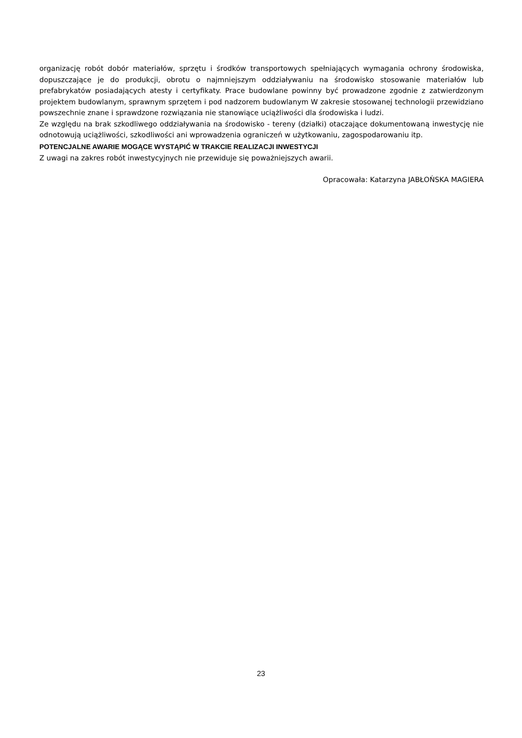organizację robót dobór materiałów, sprzętu i środków transportowych spełniających wymagania ochrony środowiska, dopuszczające je do produkcji, obrotu o najmniejszym oddziaływaniu na środowisko stosowanie materiałów lub prefabrykatów posiadających atesty i certyfikaty. Prace budowlane powinny być prowadzone zgodnie z zatwierdzonym projektem budowlanym, sprawnym sprzętem i pod nadzorem budowlanym W zakresie stosowanej technologii przewidziano powszechnie znane i sprawdzone rozwiązania nie stanowiące uciążliwości dla środowiska i ludzi.
Ze względu na brak szkodliwego oddziaływania na środowisko - tereny (działki) otaczające dokumentowaną inwestycję nie odnotowują uciążliwości, szkodliwości ani wprowadzenia ograniczeń w użytkowaniu, zagospodarowaniu itp.
POTENCJALNE AWARIE MOGĄCE WYSTĄPIĆ W TRAKCIE REALIZACJI INWESTYCJI
Z uwagi na zakres robót inwestycyjnych nie przewiduje się poważniejszych awarii.
Opracowała: Katarzyna JABŁOŃSKA MAGIERA
23